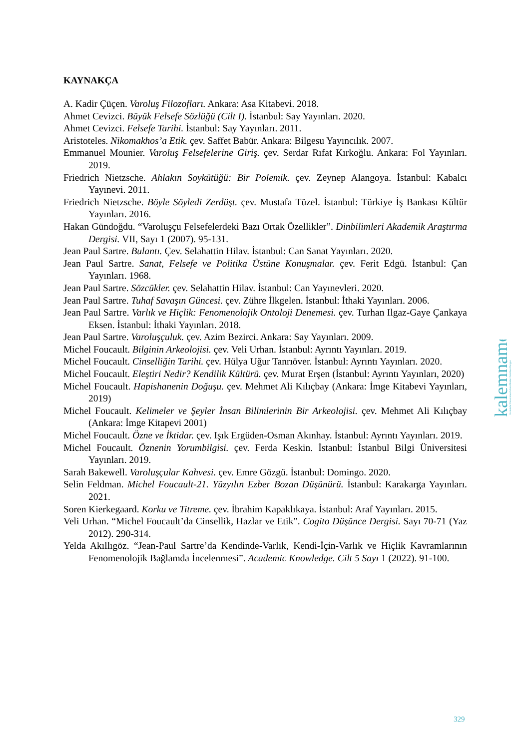KAYNAKÇA
A. Kadir Çüçen. Varoluş Filozofları. Ankara: Asa Kitabevi. 2018.
Ahmet Cevizci. Büyük Felsefe Sözlüğü (Cilt I). İstanbul: Say Yayınları. 2020.
Ahmet Cevizci. Felsefe Tarihi. İstanbul: Say Yayınları. 2011.
Aristoteles. Nikomakhos’a Etik. çev. Saffet Babür. Ankara: Bilgesu Yayıncılık. 2007.
Emmanuel Mounier. Varoluş Felsefelerine Giriş. çev. Serdar Rıfat Kırkoğlu. Ankara: Fol Yayınları. 2019.
Friedrich Nietzsche. Ahlakın Soykütüğü: Bir Polemik. çev. Zeynep Alangoya. İstanbul: Kabalcı Yayınevi. 2011.
Friedrich Nietzsche. Böyle Söyledi Zerdüşt. çev. Mustafa Tüzel. İstanbul: Türkiye İş Bankası Kültür Yayınları. 2016.
Hakan Gündoğdu. “Varoluşçu Felsefelerdeki Bazı Ortak Özellikler”. Dinbilimleri Akademik Araştırma Dergisi. VII, Sayı 1 (2007). 95-131.
Jean Paul Sartre. Bulantı. Çev. Selahattin Hilav. İstanbul: Can Sanat Yayınları. 2020.
Jean Paul Sartre. Sanat, Felsefe ve Politika Üstüne Konuşmalar. çev. Ferit Edgü. İstanbul: Çan Yayınları. 1968.
Jean Paul Sartre. Sözcükler. çev. Selahattin Hilav. İstanbul: Can Yayınevleri. 2020.
Jean Paul Sartre. Tuhaf Savaşın Güncesi. çev. Zühre İlkgelen. İstanbul: İthaki Yayınları. 2006.
Jean Paul Sartre. Varlık ve Hiçlik: Fenomenolojik Ontoloji Denemesi. çev. Turhan Ilgaz-Gaye Çankaya Eksen. İstanbul: İthaki Yayınları. 2018.
Jean Paul Sartre. Varoluşçuluk. çev. Azim Bezirci. Ankara: Say Yayınları. 2009.
Michel Foucault. Bilginin Arkeolojisi. çev. Veli Urhan. İstanbul: Ayrıntı Yayınları. 2019.
Michel Foucault. Cinselliğin Tarihi. çev. Hülya Uğur Tanrıöver. İstanbul: Ayrıntı Yayınları. 2020.
Michel Foucault. Eleştiri Nedir? Kendilik Kültürü. çev. Murat Erşen (İstanbul: Ayrıntı Yayınları, 2020)
Michel Foucault. Hapishanenin Doğuşu. çev. Mehmet Ali Kılıçbay (Ankara: İmge Kitabevi Yayınları, 2019)
Michel Foucault. Kelimeler ve Şeyler İnsan Bilimlerinin Bir Arkeolojisi. çev. Mehmet Ali Kılıçbay (Ankara: İmge Kitapevi 2001)
Michel Foucault. Özne ve İktidar. çev. Işık Ergüden-Osman Akınhay. İstanbul: Ayrıntı Yayınları. 2019.
Michel Foucault. Öznenin Yorumbilgisi. çev. Ferda Keskin. İstanbul: İstanbul Bilgi Üniversitesi Yayınları. 2019.
Sarah Bakewell. Varoluşçular Kahvesi. çev. Emre Gözgü. İstanbul: Domingo. 2020.
Selin Feldman. Michel Foucault-21. Yüzyılın Ezber Bozan Düşünürü. İstanbul: Karakarga Yayınları. 2021.
Soren Kierkegaard. Korku ve Titreme. çev. İbrahim Kapaklıkaya. İstanbul: Araf Yayınları. 2015.
Veli Urhan. “Michel Foucault’da Cinsellik, Hazlar ve Etik”. Cogito Düşünce Dergisi. Sayı 70-71 (Yaz 2012). 290-314.
Yelda Akıllıgöz. “Jean-Paul Sartre’da Kendinde-Varlık, Kendi-İçin-Varlık ve Hiçlik Kavramlarının Fenomenolojik Bağlamda İncelenmesi”. Academic Knowledge. Cilt 5 Sayı 1 (2022). 91-100.
kalemname
Kırıkkale Üniversitesi İslami İlimler Fakültesi Dergisi
329